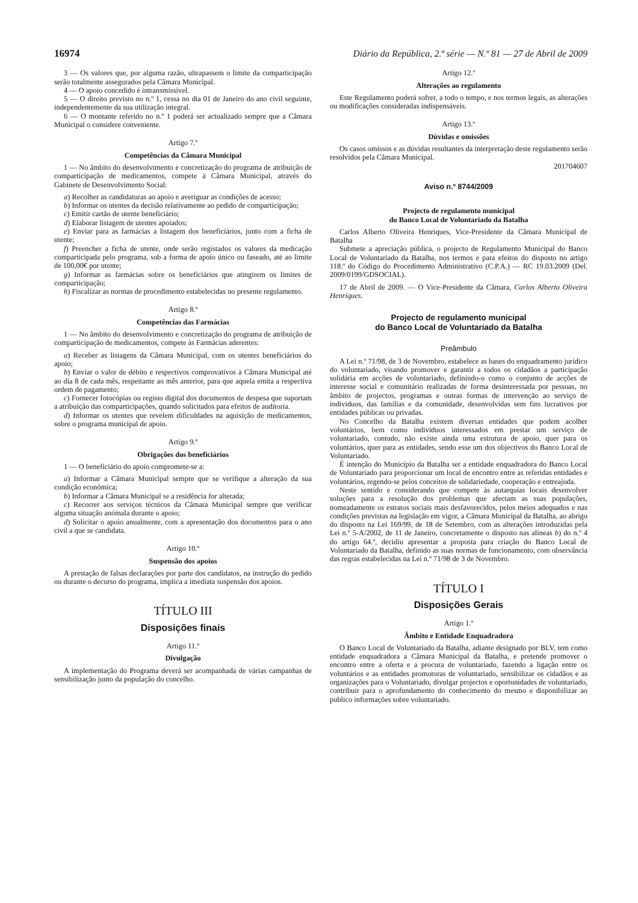16974 Diário da República, 2.ª série — N.º 81 — 27 de Abril de 2009
3 — Os valores que, por alguma razão, ultrapassem o limite da comparticipação serão totalmente assegurados pela Câmara Municipal.
4 — O apoio concedido é intransmissível.
5 — O direito previsto no n.º 1, cessa no dia 01 de Janeiro do ano civil seguinte, independentemente da sua utilização integral.
6 — O montante referido no n.º 1 poderá ser actualizado sempre que a Câmara Municipal o considere conveniente.
Artigo 7.º
Competências da Câmara Municipal
1 — No âmbito do desenvolvimento e concretização do programa de atribuição de comparticipação de medicamentos, compete à Câmara Municipal, através do Gabinete de Desenvolvimento Social:
a) Recolher as candidaturas ao apoio e averiguar as condições de acesso;
b) Informar os utentes da decisão relativamente ao pedido de comparticipação;
c) Emitir cartão de utente beneficiário;
d) Elaborar listagem de utentes apoiados;
e) Enviar para as farmácias a listagem dos beneficiários, junto com a ficha de utente;
f) Preencher a ficha de utente, onde serão registados os valores da medicação comparticipada pelo programa, sob a forma de apoio único ou faseado, até ao limite de 100,00€ por utente;
g) Informar as farmácias sobre os beneficiários que atingirem os limites de comparticipação;
h) Fiscalizar as normas de procedimento estabelecidas no presente regulamento.
Artigo 8.º
Competências das Farmácias
1 — No âmbito do desenvolvimento e concretização do programa de atribuição de comparticipação de medicamentos, compete às Farmácias aderentes:
a) Receber as listagens da Câmara Municipal, com os utentes beneficiários do apoio;
b) Enviar o valor de débito e respectivos comprovativos à Câmara Municipal até ao dia 8 de cada mês, respeitante ao mês anterior, para que aquela emita a respectiva ordem de pagamento;
c) Fornecer fotocópias ou registo digital dos documentos de despesa que suportam a atribuição das comparticipações, quando solicitados para efeitos de auditoria.
d) Informar os utentes que revelem dificuldades na aquisição de medicamentos, sobre o programa municipal de apoio.
Artigo 9.º
Obrigações dos beneficiários
1 — O beneficiário do apoio compromete-se a:
a) Informar a Câmara Municipal sempre que se verifique a alteração da sua condição económica;
b) Informar a Câmara Municipal se a residência for alterada;
c) Recorrer aos serviços técnicos da Câmara Municipal sempre que verificar alguma situação anómala durante o apoio;
d) Solicitar o apoio anualmente, com a apresentação dos documentos para o ano civil a que se candidata.
Artigo 10.º
Suspensão dos apoios
A prestação de falsas declarações por parte dos candidatos, na instrução do pedido ou durante o decurso do programa, implica a imediata suspensão dos apoios.
TÍTULO III
Disposições finais
Artigo 11.º
Divulgação
A implementação do Programa deverá ser acompanhada de várias campanhas de sensibilização junto da população do concelho.
Artigo 12.º
Alterações ao regulamento
Este Regulamento poderá sofrer, a todo o tempo, e nos termos legais, as alterações ou modificações consideradas indispensáveis.
Artigo 13.º
Dúvidas e omissões
Os casos omissos e as dúvidas resultantes da interpretação deste regulamento serão resolvidos pela Câmara Municipal.
201704607
Aviso n.º 8744/2009
Projecto de regulamento municipal
do Banco Local de Voluntariado da Batalha
Carlos Alberto Oliveira Henriques, Vice-Presidente da Câmara Municipal de Batalha
Submete a apreciação pública, o projecto de Regulamento Municipal do Banco Local de Voluntariado da Batalha, nos termos e para efeitos do disposto no artigo 118.º do Código do Procedimento Administrativo (C.P.A.) — RC 19.03.2009 (Del. 2009/0199/GDSOCIAL).
17 de Abril de 2009. — O Vice-Presidente da Câmara, Carlos Alberto Oliveira Henriques.
Projecto de regulamento municipal
do Banco Local de Voluntariado da Batalha
Preâmbulo
A Lei n.º 71/98, de 3 de Novembro, estabelece as bases do enquadramento jurídico do voluntariado, visando promover e garantir a todos os cidadãos a participação solidária em acções de voluntariado, definindo-o como o conjunto de acções de interesse social e comunitário realizadas de forma desinteressada por pessoas, no âmbito de projectos, programas e outras formas de intervenção ao serviço de indivíduos, das famílias e da comunidade, desenvolvidas sem fins lucrativos por entidades públicas ou privadas.
No Concelho da Batalha existem diversas entidades que podem acolher voluntários, bem como indivíduos interessados em prestar um serviço de voluntariado, contudo, não existe ainda uma estrutura de apoio, quer para os voluntários, quer para as entidades, sendo esse um dos objectivos do Banco Local de Voluntariado.
É intenção do Município da Batalha ser a entidade enquadradora do Banco Local de Voluntariado para proporcionar um local de encontro entre as referidas entidades e voluntários, regendo-se pelos conceitos de solidariedade, cooperação e entreajuda.
Neste sentido e considerando que compete às autarquias locais desenvolver soluções para a resolução dos problemas que afectam as suas populações, nomeadamente os estratos sociais mais desfavorecidos, pelos meios adequados e nas condições previstas na legislação em vigor, a Câmara Municipal da Batalha, ao abrigo do disposto na Lei 169/99, de 18 de Setembro, com as alterações introduzidas pela Lei n.º 5-A/2002, de 11 de Janeiro, concretamente o disposto nas alíneas b) do n.º 4 do artigo 64.º, decidiu apresentar a proposta para criação do Banco Local de Voluntariado da Batalha, definido as suas normas de funcionamento, com observância das regras estabelecidas na Lei n.º 71/98 de 3 de Novembro.
TÍTULO I
Disposições Gerais
Artigo 1.º
Âmbito e Entidade Enquadradora
O Banco Local de Voluntariado da Batalha, adiante designado por BLV, tem como entidade enquadradora a Câmara Municipal da Batalha, e pretende promover o encontro entre a oferta e a procura de voluntariado, fazendo a ligação entre os voluntários e as entidades promotoras de voluntariado, sensibilizar os cidadãos e as organizações para o Voluntariado, divulgar projectos e oportunidades de voluntariado, contribuir para o aprofundamento do conhecimento do mesmo e disponibilizar ao publico informações sobre voluntariado.